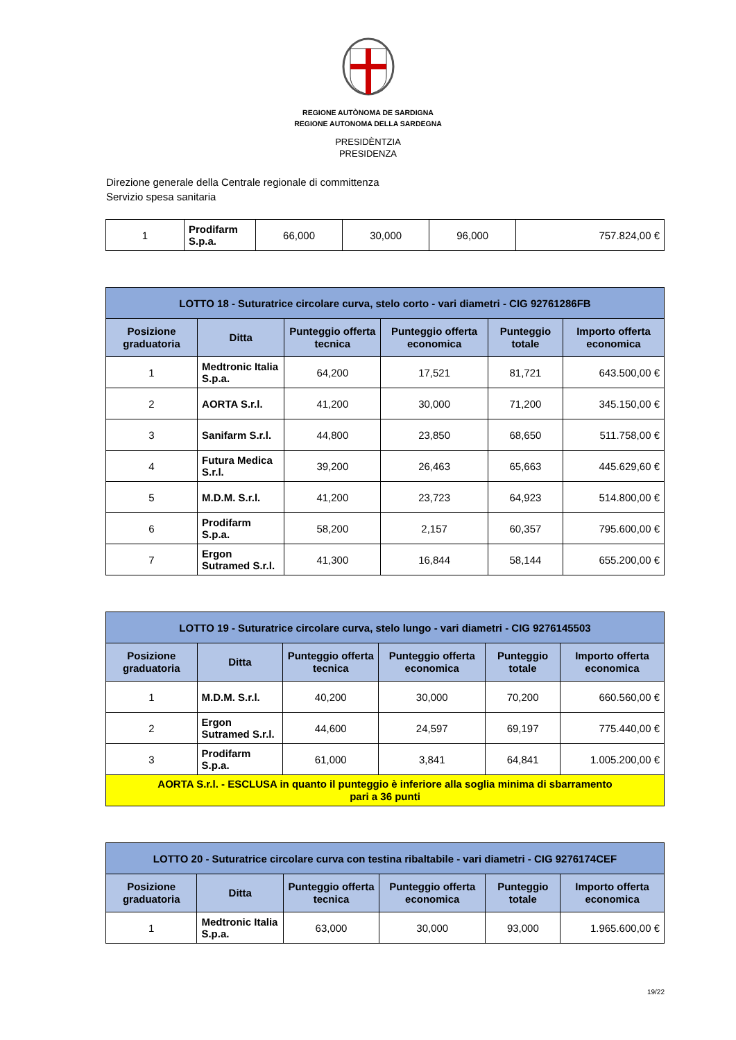REGIONE AUTÒNOMA DE SARDIGNA
REGIONE AUTONOMA DELLA SARDEGNA
PRESIDÈNTZIA
PRESIDENZA
Direzione generale della Centrale regionale di committenza
Servizio spesa sanitaria
| 1 | Prodifarm S.p.a. | 66,000 | 30,000 | 96,000 | 757.824,00 € |
| LOTTO 18 - Suturatrice circolare curva, stelo corto - vari diametri - CIG 92761286FB | | | | | |
| Posizione graduatoria | Ditta | Punteggio offerta tecnica | Punteggio offerta economica | Punteggio totale | Importo offerta economica |
| 1 | Medtronic Italia S.p.a. | 64,200 | 17,521 | 81,721 | 643.500,00 € |
| 2 | AORTA S.r.l. | 41,200 | 30,000 | 71,200 | 345.150,00 € |
| 3 | Sanifarm S.r.l. | 44,800 | 23,850 | 68,650 | 511.758,00 € |
| 4 | Futura Medica S.r.l. | 39,200 | 26,463 | 65,663 | 445.629,60 € |
| 5 | M.D.M. S.r.l. | 41,200 | 23,723 | 64,923 | 514.800,00 € |
| 6 | Prodifarm S.p.a. | 58,200 | 2,157 | 60,357 | 795.600,00 € |
| 7 | Ergon Sutramed S.r.l. | 41,300 | 16,844 | 58,144 | 655.200,00 € |
| LOTTO 19 - Suturatrice circolare curva, stelo lungo - vari diametri - CIG 9276145503 | | | | | |
| Posizione graduatoria | Ditta | Punteggio offerta tecnica | Punteggio offerta economica | Punteggio totale | Importo offerta economica |
| 1 | M.D.M. S.r.l. | 40,200 | 30,000 | 70,200 | 660.560,00 € |
| 2 | Ergon Sutramed S.r.l. | 44,600 | 24,597 | 69,197 | 775.440,00 € |
| 3 | Prodifarm S.p.a. | 61,000 | 3,841 | 64,841 | 1.005.200,00 € |
| AORTA S.r.l. - ESCLUSA in quanto il punteggio è inferiore alla soglia minima di sbarramento pari a 36 punti | | | | | |
| LOTTO 20 - Suturatrice circolare curva con testina ribaltabile - vari diametri - CIG 9276174CEF | | | | | |
| Posizione graduatoria | Ditta | Punteggio offerta tecnica | Punteggio offerta economica | Punteggio totale | Importo offerta economica |
| 1 | Medtronic Italia S.p.a. | 63,000 | 30,000 | 93,000 | 1.965.600,00 € |
19/22